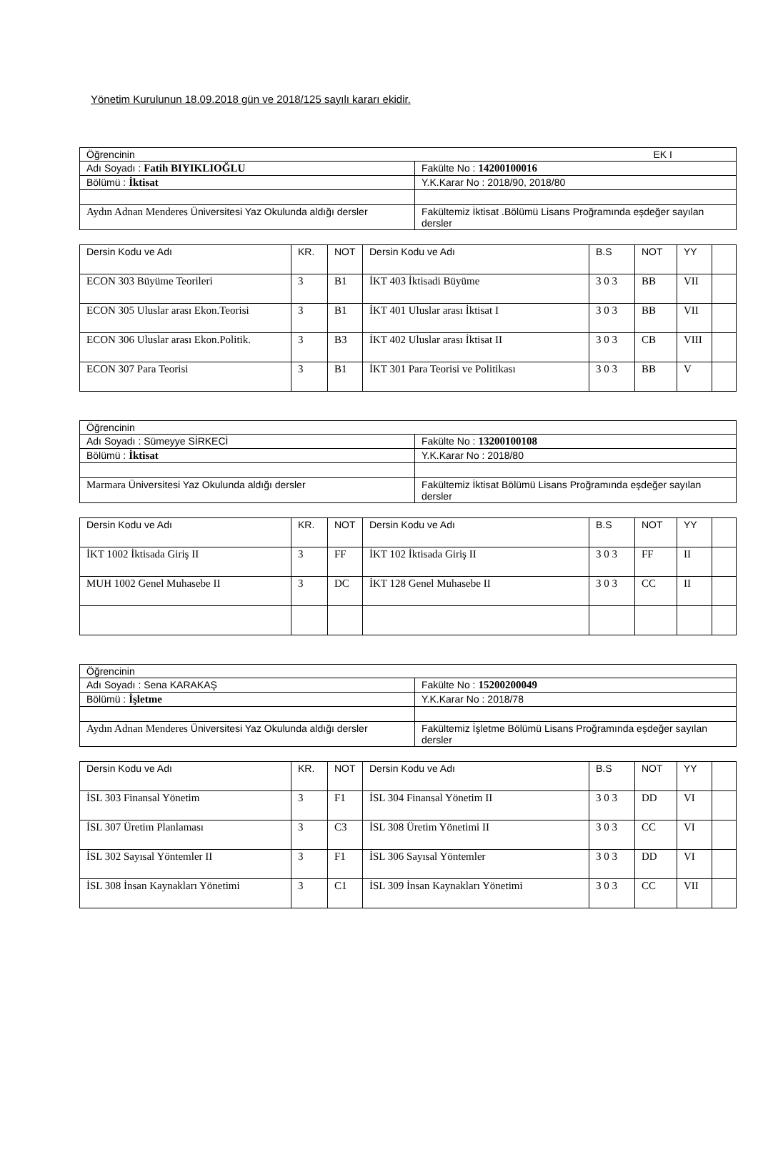Yönetim Kurulunun 18.09.2018 gün ve 2018/125 sayılı kararı ekidir.
| Öğrencinin EK I | |
| Adı Soyadı : Fatih BIYIKLIOĞLU | Fakülte No : 14200100016 |
| Bölümü : İktisat | Y.K.Karar No : 2018/90, 2018/80 |
| Aydın Adnan Menderes Üniversitesi Yaz Okulunda aldığı dersler | Fakültemiz İktisat .Bölümü Lisans Proğramında eşdeğer sayılan dersler |
| Dersin Kodu ve Adı | KR. | NOT | Dersin Kodu ve Adı | B.S | NOT | YY | |
| ECON 303 Büyüme Teorileri | 3 | B1 | İKT 403 İktisadi Büyüme | 3 0 3 | BB | VII | |
| ECON 305 Uluslar arası Ekon.Teorisi | 3 | B1 | İKT 401 Uluslar arası İktisat I | 3 0 3 | BB | VII | |
| ECON 306 Uluslar arası Ekon.Politik. | 3 | B3 | İKT 402 Uluslar arası İktisat II | 3 0 3 | CB | VIII | |
| ECON 307 Para Teorisi | 3 | B1 | İKT 301 Para Teorisi ve Politikası | 3 0 3 | BB | V | |
| Öğrencinin | |
| Adı Soyadı : Sümeyye SİRKECİ | Fakülte No : 13200100108 |
| Bölümü : İktisat | Y.K.Karar No : 2018/80 |
| Marmara Üniversitesi Yaz Okulunda aldığı dersler | Fakültemiz İktisat Bölümü Lisans Proğramında eşdeğer sayılan dersler |
| Dersin Kodu ve Adı | KR. | NOT | Dersin Kodu ve Adı | B.S | NOT | YY | |
| İKT 1002 İktisada Giriş II | 3 | FF | İKT 102 İktisada Giriş II | 3 0 3 | FF | II | |
| MUH 1002 Genel Muhasebe II | 3 | DC | İKT 128 Genel Muhasebe II | 3 0 3 | CC | II | |
| Öğrencinin | |
| Adı Soyadı : Sena KARAKAŞ | Fakülte No : 15200200049 |
| Bölümü : İşletme | Y.K.Karar No : 2018/78 |
| Aydın Adnan Menderes Üniversitesi Yaz Okulunda aldığı dersler | Fakültemiz İşletme Bölümü Lisans Proğramında eşdeğer sayılan dersler |
| Dersin Kodu ve Adı | KR. | NOT | Dersin Kodu ve Adı | B.S | NOT | YY | |
| İSL 303 Finansal Yönetim | 3 | F1 | İSL 304 Finansal Yönetim II | 3 0 3 | DD | VI | |
| İSL 307 Üretim Planlaması | 3 | C3 | İSL 308 Üretim Yönetimi II | 3 0 3 | CC | VI | |
| İSL 302 Sayısal Yöntemler II | 3 | F1 | İSL 306 Sayısal Yöntemler | 3 0 3 | DD | VI | |
| İSL 308 İnsan Kaynakları Yönetimi | 3 | C1 | İSL 309 İnsan Kaynakları Yönetimi | 3 0 3 | CC | VII | |